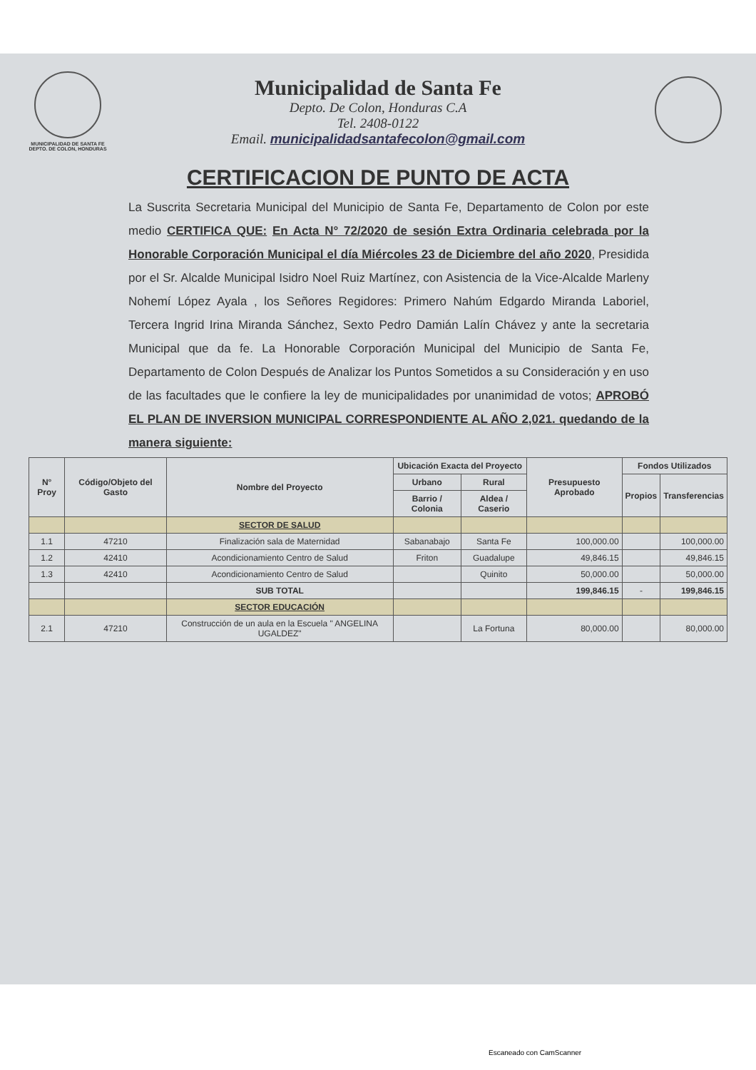MUNICIPALIDAD DE SANTA FE
DEPTO. DE COLON, HONDURAS
Municipalidad de Santa Fe
Depto. De Colon, Honduras C.A
Tel. 2408-0122
Email. municipalidadsantafecolon@gmail.com
CERTIFICACION DE PUNTO DE ACTA
La Suscrita Secretaria Municipal del Municipio de Santa Fe, Departamento de Colon por este medio CERTIFICA QUE: En Acta N° 72/2020 de sesión Extra Ordinaria celebrada por la Honorable Corporación Municipal el día Miércoles 23 de Diciembre del año 2020, Presidida por el Sr. Alcalde Municipal Isidro Noel Ruiz Martínez, con Asistencia de la Vice-Alcalde Marleny Nohemí López Ayala , los Señores Regidores: Primero Nahúm Edgardo Miranda Laboriel, Tercera Ingrid Irina Miranda Sánchez, Sexto Pedro Damián Lalín Chávez y ante la secretaria Municipal que da fe. La Honorable Corporación Municipal del Municipio de Santa Fe, Departamento de Colon Después de Analizar los Puntos Sometidos a su Consideración y en uso de las facultades que le confiere la ley de municipalidades por unanimidad de votos; APROBÓ EL PLAN DE INVERSION MUNICIPAL CORRESPONDIENTE AL AÑO 2,021. quedando de la manera siguiente:
| N° Proy | Código/Objeto del Gasto | Nombre del Proyecto | Ubicación Exacta del Proyecto | | Presupuesto Aprobado | Fondos Utilizados | |
| --- | --- | --- | --- | --- | --- | --- | --- |
| | | | Urbano | Rural | | Propios | Transferencias |
| | | | Barrio / Colonia | Aldea / Caserio | | | |
| | | SECTOR DE SALUD | | | | | |
| 1.1 | 47210 | Finalización sala de Maternidad | Sabanabajo | Santa Fe | 100,000.00 | | 100,000.00 |
| 1.2 | 42410 | Acondicionamiento Centro de Salud | Friton | Guadalupe | 49,846.15 | | 49,846.15 |
| 1.3 | 42410 | Acondicionamiento Centro de Salud | | Quinito | 50,000.00 | | 50,000.00 |
| | | SUB TOTAL | | | 199,846.15 | - | 199,846.15 |
| | | SECTOR EDUCACIÓN | | | | | |
| 2.1 | 47210 | Construcción de un aula en la Escuela " ANGELINA UGALDEZ" | | La Fortuna | 80,000.00 | | 80,000.00 |
Escaneado con CamScanner